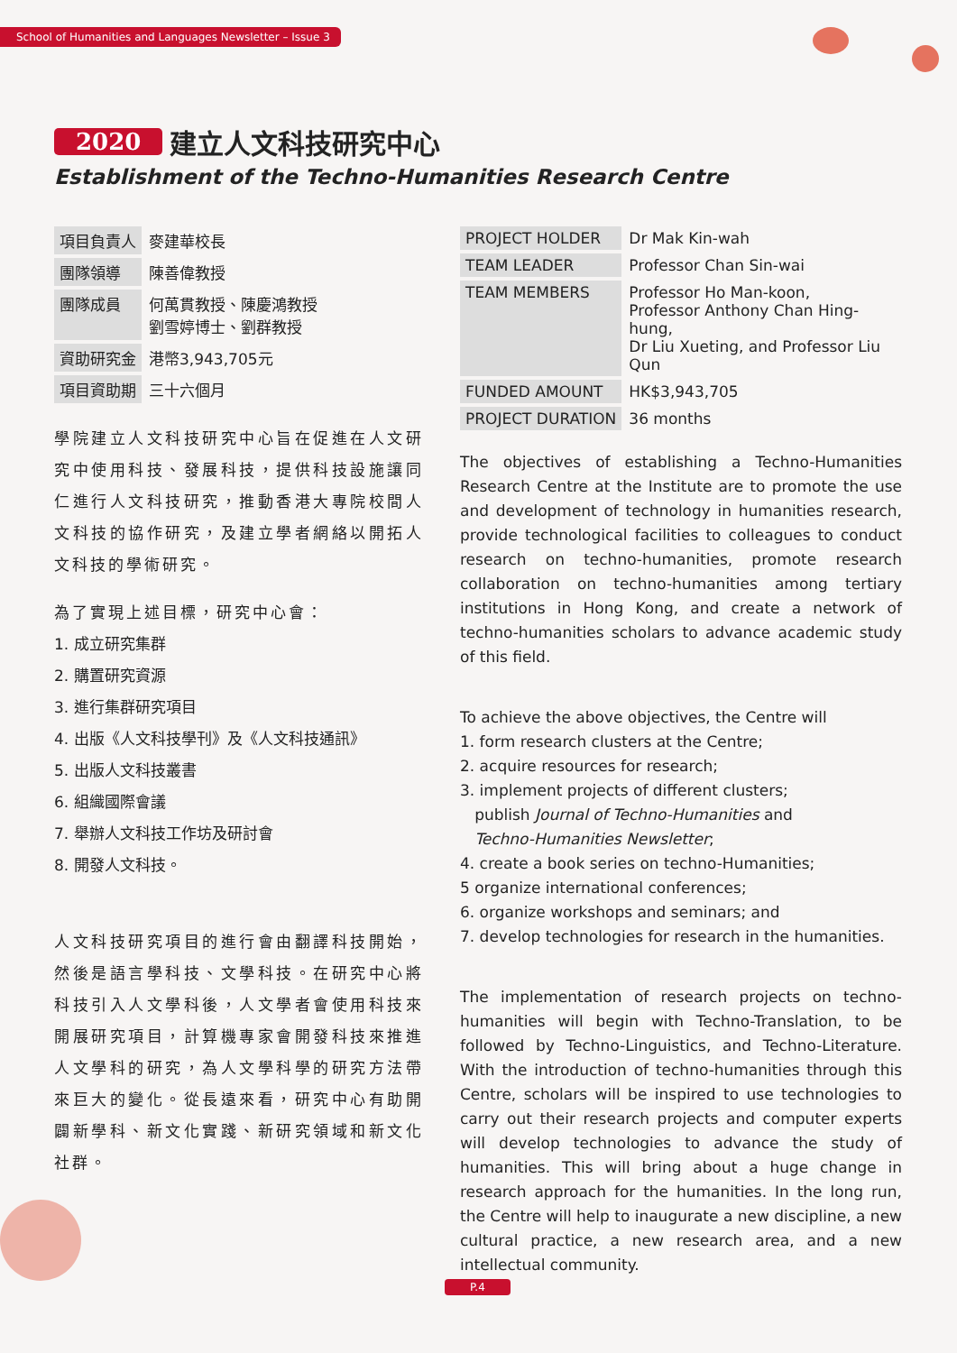School of Humanities and Languages Newsletter – Issue 3
2020 建立人文科技研究中心
Establishment of the Techno-Humanities Research Centre
| 項目負責人 | 麥建華校長 |
| 團隊領導 | 陳善偉教授 |
| 團隊成員 | 何萬貫教授、陳慶鴻教授 劉雪婷博士、劉群教授 |
| 資助研究金 | 港幣3,943,705元 |
| 項目資助期 | 三十六個月 |
學院建立人文科技研究中心旨在促進在人文研究中使用科技、發展科技，提供科技設施讓同仁進行人文科技研究，推動香港大專院校間人文科技的協作研究，及建立學者網絡以開拓人文科技的學術研究。
為了實現上述目標，研究中心會：
1. 成立研究集群
2. 購置研究資源
3. 進行集群研究項目
4. 出版《人文科技學刊》及《人文科技通訊》
5. 出版人文科技叢書
6. 組織國際會議
7. 舉辦人文科技工作坊及研討會
8. 開發人文科技。
人文科技研究項目的進行會由翻譯科技開始，然後是語言學科技、文學科技。在研究中心將科技引入人文學科後，人文學者會使用科技來開展研究項目，計算機專家會開發科技來推進人文學科的研究，為人文學科學的研究方法帶來巨大的變化。從長遠來看，研究中心有助開闢新學科、新文化實踐、新研究領域和新文化社群。
| PROJECT HOLDER | Dr Mak Kin-wah |
| TEAM LEADER | Professor Chan Sin-wai |
| TEAM MEMBERS | Professor Ho Man-koon, Professor Anthony Chan Hing-hung, Dr Liu Xueting, and Professor Liu Qun |
| FUNDED AMOUNT | HK$3,943,705 |
| PROJECT DURATION | 36 months |
The objectives of establishing a Techno-Humanities Research Centre at the Institute are to promote the use and development of technology in humanities research, provide technological facilities to colleagues to conduct research on techno-humanities, promote research collaboration on techno-humanities among tertiary institutions in Hong Kong, and create a network of techno-humanities scholars to advance academic study of this field.
To achieve the above objectives, the Centre will
1. form research clusters at the Centre;
2. acquire resources for research;
3. implement projects of different clusters;
publish Journal of Techno-Humanities and
Techno-Humanities Newsletter;
4. create a book series on techno-Humanities;
5 organize international conferences;
6. organize workshops and seminars; and
7. develop technologies for research in the humanities.
The implementation of research projects on techno-humanities will begin with Techno-Translation, to be followed by Techno-Linguistics, and Techno-Literature. With the introduction of techno-humanities through this Centre, scholars will be inspired to use technologies to carry out their research projects and computer experts will develop technologies to advance the study of humanities. This will bring about a huge change in research approach for the humanities. In the long run, the Centre will help to inaugurate a new discipline, a new cultural practice, a new research area, and a new intellectual community.
P.4